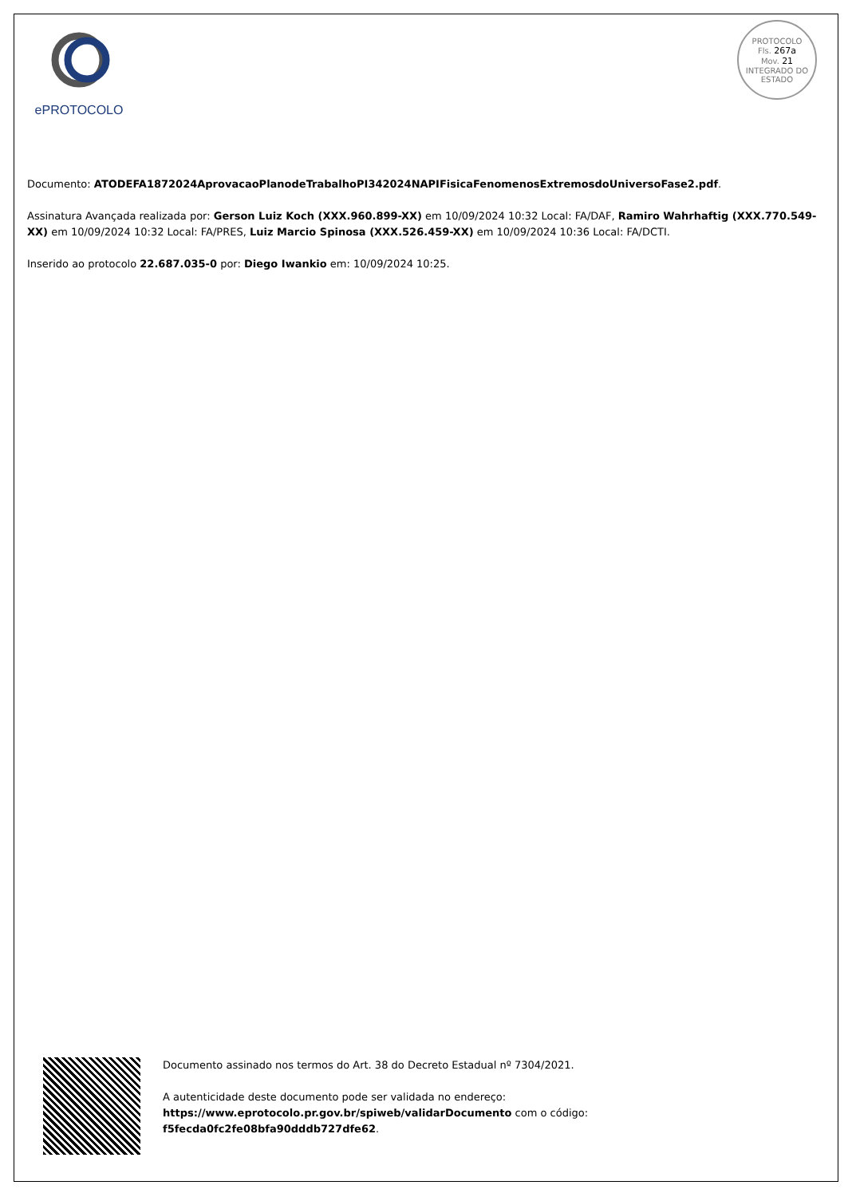ePROTOCOLO
PROTOCOLO
Fls. 267a
Mov. 21
INTEGRADO DO ESTADO
Documento: ATODEFA1872024AprovacaoPlanodeTrabalhoPI342024NAPIFisicaFenomenosExtremosdoUniversoFase2.pdf.
Assinatura Avançada realizada por: Gerson Luiz Koch (XXX.960.899-XX) em 10/09/2024 10:32 Local: FA/DAF, Ramiro Wahrhaftig (XXX.770.549-XX) em 10/09/2024 10:32 Local: FA/PRES, Luiz Marcio Spinosa (XXX.526.459-XX) em 10/09/2024 10:36 Local: FA/DCTI.
Inserido ao protocolo 22.687.035-0 por: Diego Iwankio em: 10/09/2024 10:25.
Documento assinado nos termos do Art. 38 do Decreto Estadual nº 7304/2021.
A autenticidade deste documento pode ser validada no endereço:
https://www.eprotocolo.pr.gov.br/spiweb/validarDocumento com o código:
f5fecda0fc2fe08bfa90dddb727dfe62.